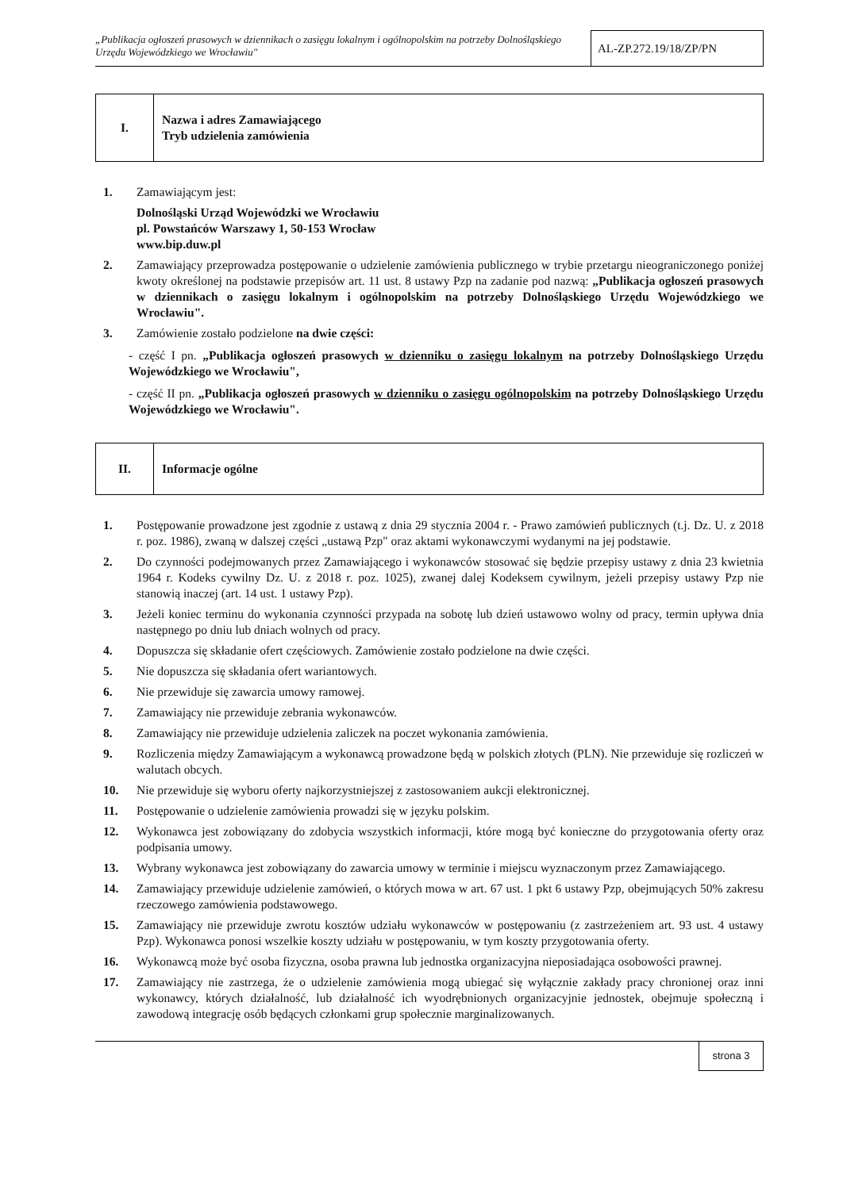„Publikacja ogłoszeń prasowych w dziennikach o zasięgu lokalnym i ogólnopolskim na potrzeby Dolnośląskiego Urzędu Wojewódzkiego we Wrocławiu"
AL-ZP.272.19/18/ZP/PN
I.
Nazwa i adres Zamawiającego
Tryb udzielenia zamówienia
1. Zamawiającym jest:
Dolnośląski Urząd Wojewódzki we Wrocławiu
pl. Powstańców Warszawy 1, 50-153 Wrocław
www.bip.duw.pl
2. Zamawiający przeprowadza postępowanie o udzielenie zamówienia publicznego w trybie przetargu nieograniczonego poniżej kwoty określonej na podstawie przepisów art. 11 ust. 8 ustawy Pzp na zadanie pod nazwą: „Publikacja ogłoszeń prasowych w dziennikach o zasięgu lokalnym i ogólnopolskim na potrzeby Dolnośląskiego Urzędu Wojewódzkiego we Wrocławiu".
3. Zamówienie zostało podzielone na dwie części:
- część I pn. „Publikacja ogłoszeń prasowych w dzienniku o zasięgu lokalnym na potrzeby Dolnośląskiego Urzędu Wojewódzkiego we Wrocławiu",
- część II pn. „Publikacja ogłoszeń prasowych w dzienniku o zasięgu ogólnopolskim na potrzeby Dolnośląskiego Urzędu Wojewódzkiego we Wrocławiu".
II.
Informacje ogólne
1. Postępowanie prowadzone jest zgodnie z ustawą z dnia 29 stycznia 2004 r. - Prawo zamówień publicznych (t.j. Dz. U. z 2018 r. poz. 1986), zwaną w dalszej części „ustawą Pzp" oraz aktami wykonawczymi wydanymi na jej podstawie.
2. Do czynności podejmowanych przez Zamawiającego i wykonawców stosować się będzie przepisy ustawy z dnia 23 kwietnia 1964 r. Kodeks cywilny Dz. U. z 2018 r. poz. 1025), zwanej dalej Kodeksem cywilnym, jeżeli przepisy ustawy Pzp nie stanowią inaczej (art. 14 ust. 1 ustawy Pzp).
3. Jeżeli koniec terminu do wykonania czynności przypada na sobotę lub dzień ustawowo wolny od pracy, termin upływa dnia następnego po dniu lub dniach wolnych od pracy.
4. Dopuszcza się składanie ofert częściowych. Zamówienie zostało podzielone na dwie części.
5. Nie dopuszcza się składania ofert wariantowych.
6. Nie przewiduje się zawarcia umowy ramowej.
7. Zamawiający nie przewiduje zebrania wykonawców.
8. Zamawiający nie przewiduje udzielenia zaliczek na poczet wykonania zamówienia.
9. Rozliczenia między Zamawiającym a wykonawcą prowadzone będą w polskich złotych (PLN). Nie przewiduje się rozliczeń w walutach obcych.
10. Nie przewiduje się wyboru oferty najkorzystniejszej z zastosowaniem aukcji elektronicznej.
11. Postępowanie o udzielenie zamówienia prowadzi się w języku polskim.
12. Wykonawca jest zobowiązany do zdobycia wszystkich informacji, które mogą być konieczne do przygotowania oferty oraz podpisania umowy.
13. Wybrany wykonawca jest zobowiązany do zawarcia umowy w terminie i miejscu wyznaczonym przez Zamawiającego.
14. Zamawiający przewiduje udzielenie zamówień, o których mowa w art. 67 ust. 1 pkt 6 ustawy Pzp, obejmujących 50% zakresu rzeczowego zamówienia podstawowego.
15. Zamawiający nie przewiduje zwrotu kosztów udziału wykonawców w postępowaniu (z zastrzeżeniem art. 93 ust. 4 ustawy Pzp). Wykonawca ponosi wszelkie koszty udziału w postępowaniu, w tym koszty przygotowania oferty.
16. Wykonawcą może być osoba fizyczna, osoba prawna lub jednostka organizacyjna nieposiadająca osobowości prawnej.
17. Zamawiający nie zastrzega, że o udzielenie zamówienia mogą ubiegać się wyłącznie zakłady pracy chronionej oraz inni wykonawcy, których działalność, lub działalność ich wyodrębnionych organizacyjnie jednostek, obejmuje społeczną i zawodową integrację osób będących członkami grup społecznie marginalizowanych.
strona 3